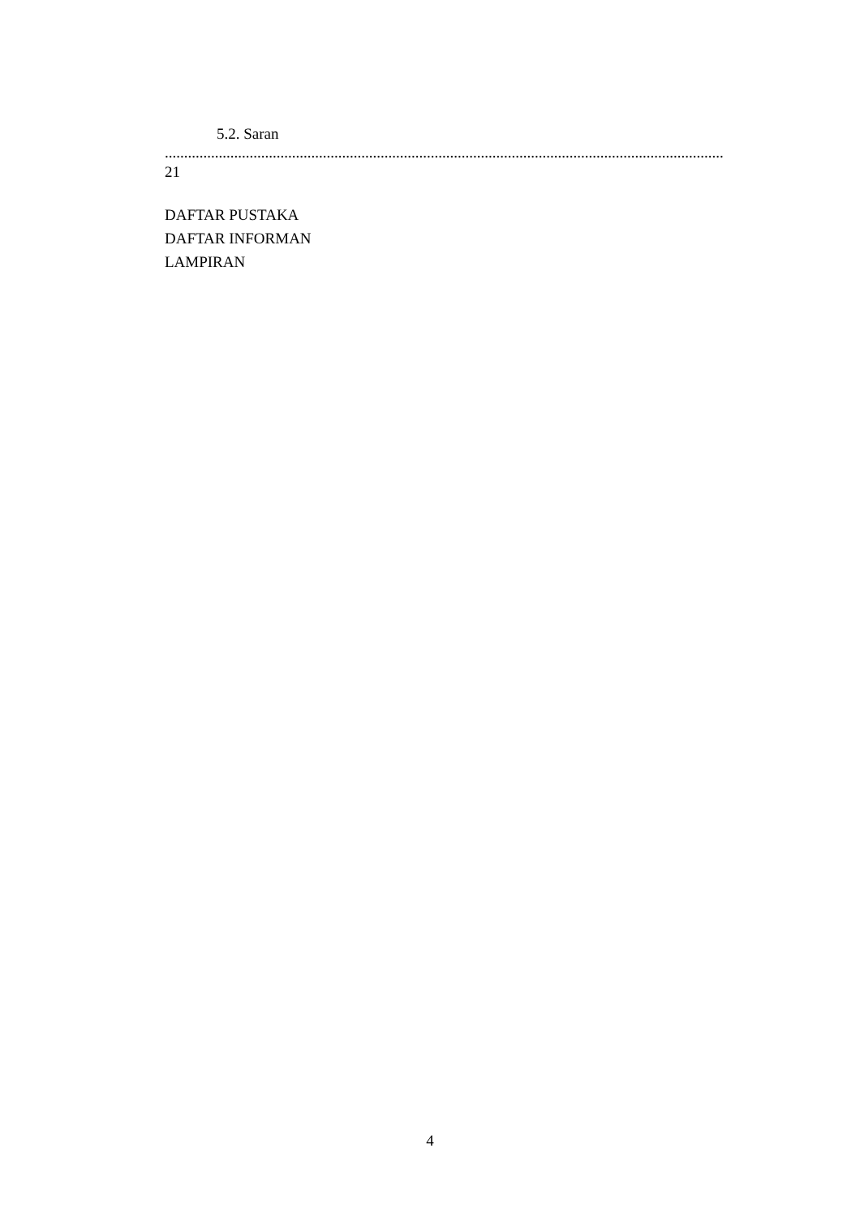5.2. Saran
.................................................................................................................................................
21
DAFTAR PUSTAKA
DAFTAR INFORMAN
LAMPIRAN
4